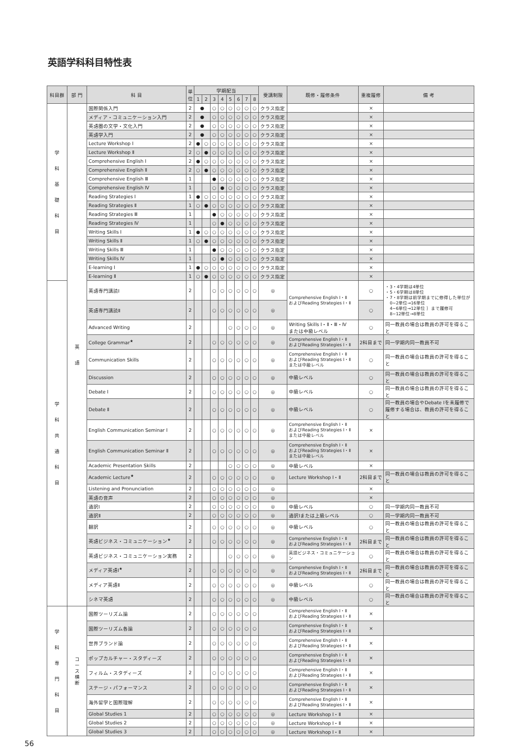英語学科科目特性表
| 科目群 | 部 門 | 科 目 | 単位 | 学期配当 | | | | | | | | 受講制限 | 既修・履修条件 | 重複履修 | 備 考 |
| --- | --- | --- | --- | --- | --- | --- | --- | --- | --- | --- | --- | --- | --- | --- | --- |
| | | | | 1 | 2 | 3 | 4 | 5 | 6 | 7 | 8 | | | | |
| 学 科 基 礎 科 目 | 英 語 | 国際関係入門 | 2 | ● | | ○ | ○ | ○ | ○ | ○ | ○ | クラス指定 | | × | |
| | | メディア・コミュニケーション入門 | 2 | ● | | ○ | ○ | ○ | ○ | ○ | ○ | クラス指定 | | × | |
| | | 英語圏の文学・文化入門 | 2 | ● | | ○ | ○ | ○ | ○ | ○ | ○ | クラス指定 | | × | |
| | | 英語学入門 | 2 | ● | | ○ | ○ | ○ | ○ | ○ | ○ | クラス指定 | | × | |
| | | Lecture Workshop Ⅰ | 2 | ● | ○ | ○ | ○ | ○ | ○ | ○ | ○ | クラス指定 | | × | |
| | | Lecture Workshop Ⅱ | 2 | ○ | ● | ○ | ○ | ○ | ○ | ○ | ○ | クラス指定 | | × | |
| | | Comprehensive English Ⅰ | 2 | ● | ○ | ○ | ○ | ○ | ○ | ○ | ○ | クラス指定 | | × | |
| | | Comprehensive English Ⅱ | 2 | ○ | ● | ○ | ○ | ○ | ○ | ○ | ○ | クラス指定 | | × | |
| | | Comprehensive English Ⅲ | 1 | | | ● | ○ | ○ | ○ | ○ | ○ | クラス指定 | | × | |
| | | Comprehensive English Ⅳ | 1 | | | ○ | ● | ○ | ○ | ○ | ○ | クラス指定 | | × | |
| | | Reading Strategies Ⅰ | 1 | ● | ○ | ○ | ○ | ○ | ○ | ○ | ○ | クラス指定 | | × | |
| | | Reading Strategies Ⅱ | 1 | ○ | ● | ○ | ○ | ○ | ○ | ○ | ○ | クラス指定 | | × | |
| | | Reading Strategies Ⅲ | 1 | | | ● | ○ | ○ | ○ | ○ | ○ | クラス指定 | | × | |
| | | Reading Strategies Ⅳ | 1 | | | ○ | ● | ○ | ○ | ○ | ○ | クラス指定 | | × | |
| | | Writing Skills Ⅰ | 1 | ● | ○ | ○ | ○ | ○ | ○ | ○ | ○ | クラス指定 | | × | |
| | | Writing Skills Ⅱ | 1 | ○ | ● | ○ | ○ | ○ | ○ | ○ | ○ | クラス指定 | | × | |
| | | Writing Skills Ⅲ | 1 | | | ● | ○ | ○ | ○ | ○ | ○ | クラス指定 | | × | |
| | | Writing Skills Ⅳ | 1 | | | ○ | ● | ○ | ○ | ○ | ○ | クラス指定 | | × | |
| | | E-learning Ⅰ | 1 | ● | ○ | ○ | ○ | ○ | ○ | ○ | ○ | クラス指定 | | × | |
| | | E-learning Ⅱ | 1 | ○ | ● | ○ | ○ | ○ | ○ | ○ | ○ | クラス指定 | | × | |
| 学 科 共 通 科 目 | | 英語専門講読Ⅰ | 2 | | | ○ | ○ | ○ | ○ | ○ | ○ | ◎ | Comprehensive English Ⅰ・Ⅱ およびReading Strategies Ⅰ・Ⅱ | ○ | ・3・4学期は4単位 ・5・6学期は8単位 ・7・8学期は前学期までに修得した単位が 0~2単位→16単位 4~6単位→12単位 ｝まで履修可 8~12単位→8単位 |
| | | 英語専門講読Ⅱ | 2 | | | ○ | ○ | ○ | ○ | ○ | ○ | ◎ | | ○ | |
| | | Advanced Writing | 2 | | | | | ○ | ○ | ○ | ○ | ◎ | Writing Skills Ⅰ・Ⅱ・Ⅲ・Ⅳ または中級レベル | ○ | 同一教員の場合は教員の許可を得ること |
| | | College Grammar<sup>★</sup> | 2 | | | ○ | ○ | ○ | ○ | ○ | ○ | ◎ | Comprehensive English Ⅰ・Ⅱ およびReading Strategies Ⅰ・Ⅱ | 2科目まで | 同一学期内同一教員不可 |
| | | Communication Skills | 2 | | | ○ | ○ | ○ | ○ | ○ | ○ | ◎ | Comprehensive English Ⅰ・Ⅱ およびReading Strategies Ⅰ・Ⅱ または中級レベル | ○ | 同一教員の場合は教員の許可を得ること |
| | | Discussion | 2 | | | ○ | ○ | ○ | ○ | ○ | ○ | ◎ | 中級レベル | ○ | 同一教員の場合は教員の許可を得ること |
| | | Debate Ⅰ | 2 | | | ○ | ○ | ○ | ○ | ○ | ○ | ◎ | 中級レベル | ○ | 同一教員の場合は教員の許可を得ること |
| | | Debate Ⅱ | 2 | | | ○ | ○ | ○ | ○ | ○ | ○ | ◎ | 中級レベル | ○ | 同一教員の場合やDebate Ⅰを未履修で履修する場合は、教員の許可を得ること |
| | | English Communication Seminar Ⅰ | 2 | | | ○ | ○ | ○ | ○ | ○ | ○ | ◎ | Comprehensive English Ⅰ・Ⅱ およびReading Strategies Ⅰ・Ⅱ または中級レベル | × | |
| | | English Communication Seminar Ⅱ | 2 | | | ○ | ○ | ○ | ○ | ○ | ○ | ◎ | Comprehensive English Ⅰ・Ⅱ およびReading Strategies Ⅰ・Ⅱ または中級レベル | × | |
| | | Academic Presentation Skills | 2 | | | | | ○ | ○ | ○ | ○ | ◎ | 中級レベル | × | |
| | | Academic Lecture<sup>★</sup> | 2 | | | ○ | ○ | ○ | ○ | ○ | ○ | ◎ | Lecture Workshop Ⅰ・Ⅱ | 2科目まで | 同一教員の場合は教員の許可を得ること |
| | | Listening and Pronunciation | 2 | | | ○ | ○ | ○ | ○ | ○ | ○ | ◎ | | × | |
| | | 英語の音声 | 2 | | | ○ | ○ | ○ | ○ | ○ | ○ | ◎ | | × | |
| | | 通訳Ⅰ | 2 | | | ○ | ○ | ○ | ○ | ○ | ○ | ◎ | 中級レベル | ○ | 同一学期内同一教員不可 |
| | | 通訳Ⅱ | 2 | | | ○ | ○ | ○ | ○ | ○ | ○ | ◎ | 通訳Ⅰまたは上級レベル | ○ | 同一学期内同一教員不可 |
| | | 翻訳 | 2 | | | ○ | ○ | ○ | ○ | ○ | ○ | ◎ | 中級レベル | ○ | 同一教員の場合は教員の許可を得ること |
| | | 英語ビジネス・コミュニケーション<sup>★</sup> | 2 | | | ○ | ○ | ○ | ○ | ○ | ○ | ◎ | Comprehensive English Ⅰ・Ⅱ およびReading Strategies Ⅰ・Ⅱ | 2科目まで | 同一教員の場合は教員の許可を得ること |
| | | 英語ビジネス・コミュニケーション実務 | 2 | | | | | ○ | ○ | ○ | ○ | ◎ | 英語ビジネス・コミュニケーション | ○ | 同一教員の場合は教員の許可を得ること |
| | | メディア英語Ⅰ<sup>★</sup> | 2 | | | ○ | ○ | ○ | ○ | ○ | ○ | ◎ | Comprehensive English Ⅰ・Ⅱ およびReading Strategies Ⅰ・Ⅱ | 2科目まで | 同一教員の場合は教員の許可を得ること |
| | | メディア英語Ⅱ | 2 | | | ○ | ○ | ○ | ○ | ○ | ○ | ◎ | 中級レベル | ○ | 同一教員の場合は教員の許可を得ること |
| | | シネマ英語 | 2 | | | ○ | ○ | ○ | ○ | ○ | ○ | ◎ | 中級レベル | ○ | 同一教員の場合は教員の許可を得ること |
| 学 科 専 門 科 目 | コ ー ス 横 断 | 国際ツーリズム論 | 2 | | | ○ | ○ | ○ | ○ | ○ | ○ | | Comprehensive English Ⅰ・Ⅱ およびReading Strategies Ⅰ・Ⅱ | × | |
| | | 国際ツーリズム各論 | 2 | | | ○ | ○ | ○ | ○ | ○ | ○ | | Comprehensive English Ⅰ・Ⅱ およびReading Strategies Ⅰ・Ⅱ | × | |
| | | 世界ブランド論 | 2 | | | ○ | ○ | ○ | ○ | ○ | ○ | | Comprehensive English Ⅰ・Ⅱ およびReading Strategies Ⅰ・Ⅱ | × | |
| | | ポップカルチャー・スタディーズ | 2 | | | ○ | ○ | ○ | ○ | ○ | ○ | | Comprehensive English Ⅰ・Ⅱ およびReading Strategies Ⅰ・Ⅱ | × | |
| | | フィルム・スタディーズ | 2 | | | ○ | ○ | ○ | ○ | ○ | ○ | | Comprehensive English Ⅰ・Ⅱ およびReading Strategies Ⅰ・Ⅱ | × | |
| | | ステージ・パフォーマンス | 2 | | | ○ | ○ | ○ | ○ | ○ | ○ | | Comprehensive English Ⅰ・Ⅱ およびReading Strategies Ⅰ・Ⅱ | × | |
| | | 海外留学と国際理解 | 2 | | | ○ | ○ | ○ | ○ | ○ | ○ | | Comprehensive English Ⅰ・Ⅱ およびReading Strategies Ⅰ・Ⅱ | × | |
| | | Global Studies 1 | 2 | | | ○ | ○ | ○ | ○ | ○ | ○ | ◎ | Lecture Workshop Ⅰ・Ⅱ | × | |
| | | Global Studies 2 | 2 | | | ○ | ○ | ○ | ○ | ○ | ○ | ◎ | Lecture Workshop Ⅰ・Ⅱ | × | |
| | | Global Studies 3 | 2 | | | ○ | ○ | ○ | ○ | ○ | ○ | ◎ | Lecture Workshop Ⅰ・Ⅱ | × | |
56